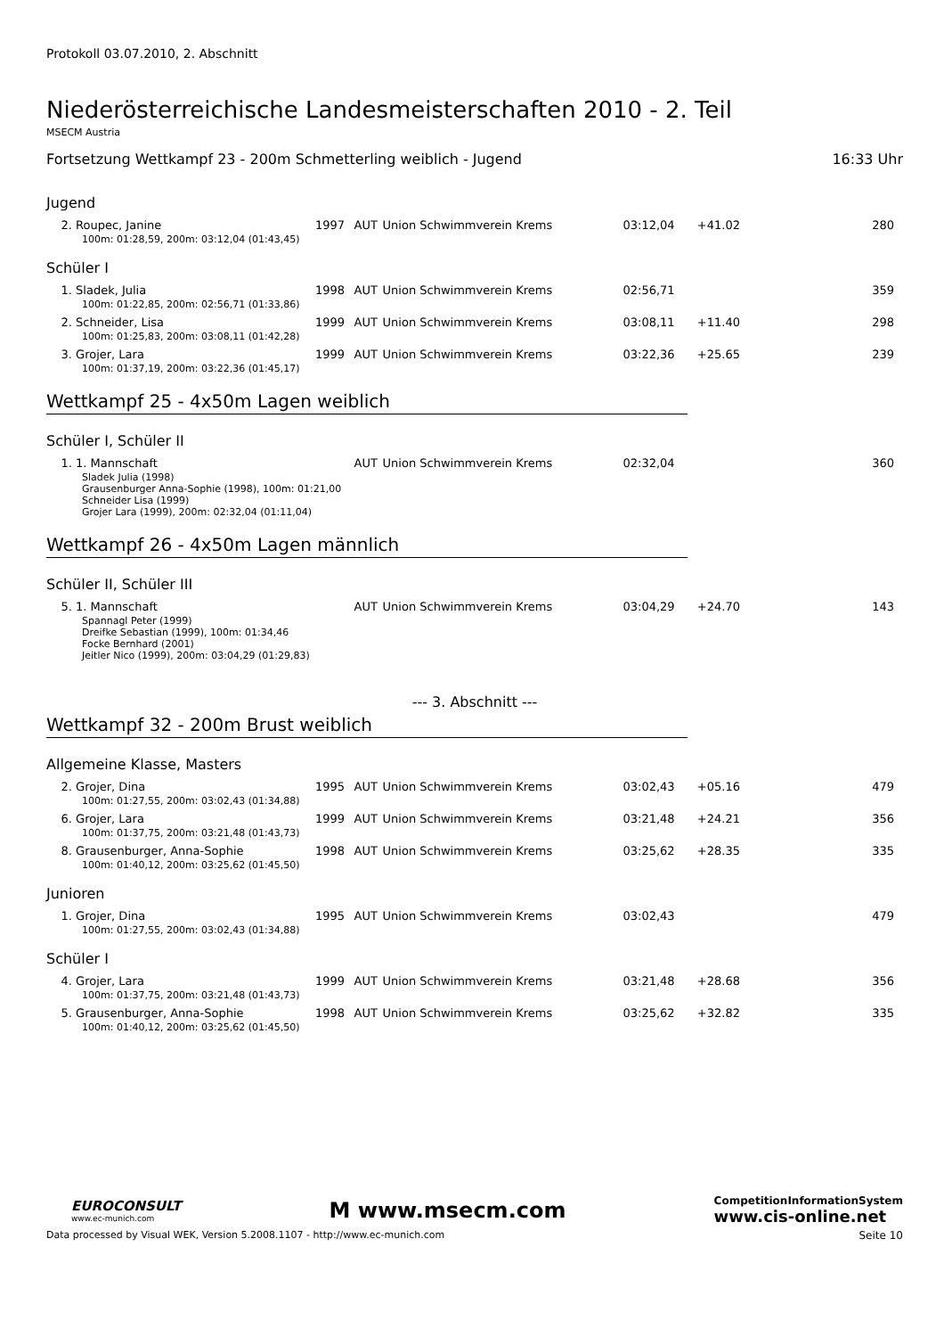Protokoll 03.07.2010, 2. Abschnitt
Niederösterreichische Landesmeisterschaften 2010 - 2. Teil
MSECM Austria
Fortsetzung Wettkampf 23 - 200m Schmetterling weiblich - Jugend 16:33 Uhr
| Jugend | | | | | | |
| 2. Roupec, Janine | 1997 | AUT | Union Schwimmverein Krems | 03:12,04 | +41.02 | 280 |
| 100m: 01:28,59, 200m: 03:12,04 (01:43,45) | | | | | | |
| Schüler I | | | | | | |
| 1. Sladek, Julia | 1998 | AUT | Union Schwimmverein Krems | 02:56,71 | | 359 |
| 100m: 01:22,85, 200m: 02:56,71 (01:33,86) | | | | | | |
| 2. Schneider, Lisa | 1999 | AUT | Union Schwimmverein Krems | 03:08,11 | +11.40 | 298 |
| 100m: 01:25,83, 200m: 03:08,11 (01:42,28) | | | | | | |
| 3. Grojer, Lara | 1999 | AUT | Union Schwimmverein Krems | 03:22,36 | +25.65 | 239 |
| 100m: 01:37,19, 200m: 03:22,36 (01:45,17) | | | | | | |
| Wettkampf 25 - 4x50m Lagen weiblich Schüler I, Schüler II | | | | | | |
| 1. 1. Mannschaft | | AUT | Union Schwimmverein Krems | 02:32,04 | | 360 |
| Sladek Julia (1998) Grausenburger Anna-Sophie (1998), 100m: 01:21,00 Schneider Lisa (1999) Grojer Lara (1999), 200m: 02:32,04 (01:11,04) | | | | | | |
| Wettkampf 26 - 4x50m Lagen männlich Schüler II, Schüler III | | | | | | |
| 5. 1. Mannschaft | | AUT | Union Schwimmverein Krems | 03:04,29 | +24.70 | 143 |
| Spannagl Peter (1999) Dreifke Sebastian (1999), 100m: 01:34,46 Focke Bernhard (2001) Jeitler Nico (1999), 200m: 03:04,29 (01:29,83) | | | | | | |
| --- 3. Abschnitt --- Wettkampf 32 - 200m Brust weiblich Allgemeine Klasse, Masters | | | | | | |
| 2. Grojer, Dina | 1995 | AUT | Union Schwimmverein Krems | 03:02,43 | +05.16 | 479 |
| 100m: 01:27,55, 200m: 03:02,43 (01:34,88) | | | | | | |
| 6. Grojer, Lara | 1999 | AUT | Union Schwimmverein Krems | 03:21,48 | +24.21 | 356 |
| 100m: 01:37,75, 200m: 03:21,48 (01:43,73) | | | | | | |
| 8. Grausenburger, Anna-Sophie | 1998 | AUT | Union Schwimmverein Krems | 03:25,62 | +28.35 | 335 |
| 100m: 01:40,12, 200m: 03:25,62 (01:45,50) | | | | | | |
| Junioren | | | | | | |
| 1. Grojer, Dina | 1995 | AUT | Union Schwimmverein Krems | 03:02,43 | | 479 |
| 100m: 01:27,55, 200m: 03:02,43 (01:34,88) | | | | | | |
| Schüler I | | | | | | |
| 4. Grojer, Lara | 1999 | AUT | Union Schwimmverein Krems | 03:21,48 | +28.68 | 356 |
| 100m: 01:37,75, 200m: 03:21,48 (01:43,73) | | | | | | |
| 5. Grausenburger, Anna-Sophie | 1998 | AUT | Union Schwimmverein Krems | 03:25,62 | +32.82 | 335 |
| 100m: 01:40,12, 200m: 03:25,62 (01:45,50) | | | | | | |
EUROCONSULT
www.ec-munich.com
M www.msecm.com
CompetitionInformationSystem
www.cis-online.net
Data processed by Visual WEK, Version 5.2008.1107 - http://www.ec-munich.com Seite 10